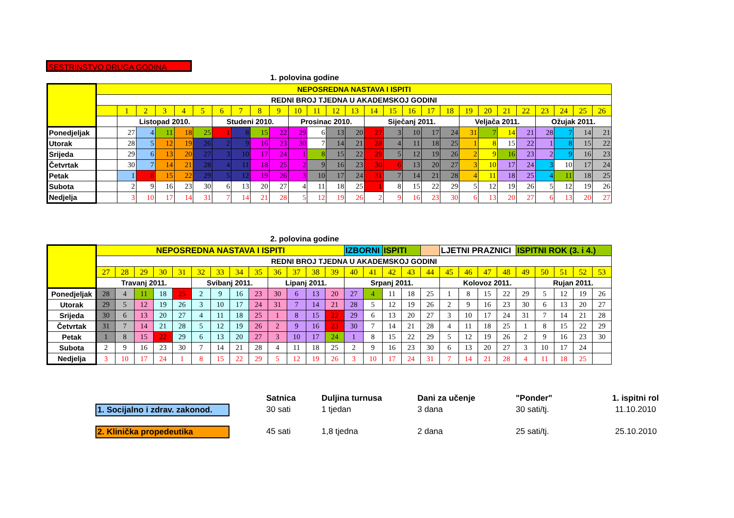SESTRINSTVO DRUGA GODINA
1. polovina godine
| | NEPOSREDNA NASTAVA I ISPITI | | | | | | | | | | | | | | | | | | | | | | | | | | |
| | REDNI BROJ TJEDNA U AKADEMSKOJ GODINI | | | | | | | | | | | | | | | | | | | | | | | | | | |
| | | 1 | 2 | 3 | 4 | 5 | 6 | 7 | 8 | 9 | 10 | 11 | 12 | 13 | 14 | 15 | 16 | 17 | 18 | 19 | 20 | 21 | 22 | 23 | 24 | 25 | 26 |
| | | Listopad 2010. | | | | | Studeni 2010. | | | | Prosinac 2010. | | | | Siječanj 2011. | | | | | Veljača 2011. | | | | Ožujak 2011. | | | |
| Ponedjeljak | | 27 | 4 | 11 | 18 | 25 | 1 | 8 | 15 | 22 | 29 | 6 | 13 | 20 | 27 | 3 | 10 | 17 | 24 | 31 | 7 | 14 | 21 | 28 | 7 | 14 | 21 |
| Utorak | | 28 | 5 | 12 | 19 | 26 | 2 | 9 | 16 | 23 | 30 | 7 | 14 | 21 | 28 | 4 | 11 | 18 | 25 | 1 | 8 | 15 | 22 | 1 | 8 | 15 | 22 |
| Srijeda | | 29 | 6 | 13 | 20 | 27 | 3 | 10 | 17 | 24 | 1 | 8 | 15 | 22 | 29 | 5 | 12 | 19 | 26 | 2 | 9 | 16 | 23 | 2 | 9 | 16 | 23 |
| Četvrtak | | 30 | 7 | 14 | 21 | 28 | 4 | 11 | 18 | 25 | 2 | 9 | 16 | 23 | 30 | 6 | 13 | 20 | 27 | 3 | 10 | 17 | 24 | 3 | 10 | 17 | 24 |
| Petak | | 1 | 8 | 15 | 22 | 29 | 5 | 12 | 19 | 26 | 3 | 10 | 17 | 24 | 31 | 7 | 14 | 21 | 28 | 4 | 11 | 18 | 25 | 4 | 11 | 18 | 25 |
| Subota | | 2 | 9 | 16 | 23 | 30 | 6 | 13 | 20 | 27 | 4 | 11 | 18 | 25 | 1 | 8 | 15 | 22 | 29 | 5 | 12 | 19 | 26 | 5 | 12 | 19 | 26 |
| Nedjelja | | 3 | 10 | 17 | 14 | 31 | 7 | 14 | 21 | 28 | 5 | 12 | 19 | 26 | 2 | 9 | 16 | 23 | 30 | 6 | 13 | 20 | 27 | 6 | 13 | 20 | 27 |
2. polovina godine
| | NEPOSREDNA NASTAVA I ISPITI | | | | | | | | | | | | | IZBORNI | | ISPITI | | | LJETNI PRAZNICI | | | | ISPITNI ROK (3. i 4.) | | | | |
| | REDNI BROJ TJEDNA U AKADEMSKOJ GODINI | | | | | | | | | | | | | | | | | | | | | | | | | | |
| | 27 | 28 | 29 | 30 | 31 | 32 | 33 | 34 | 35 | 36 | 37 | 38 | 39 | 40 | 41 | 42 | 43 | 44 | 45 | 46 | 47 | 48 | 49 | 50 | 51 | 52 | 53 |
| | Travanj 2011. | | | | | Svibanj 2011. | | | | Lipanj 2011. | | | | Srpanj 2011. | | | | | Kolovoz 2011. | | | | | Rujan 2011. | | | |
| Ponedjeljak | 28 | 4 | 11 | 18 | 25 | 2 | 9 | 16 | 23 | 30 | 6 | 13 | 20 | 27 | 4 | 11 | 18 | 25 | 1 | 8 | 15 | 22 | 29 | 5 | 12 | 19 | 26 |
| Utorak | 29 | 5 | 12 | 19 | 26 | 3 | 10 | 17 | 24 | 31 | 7 | 14 | 21 | 28 | 5 | 12 | 19 | 26 | 2 | 9 | 16 | 23 | 30 | 6 | 13 | 20 | 27 |
| Srijeda | 30 | 6 | 13 | 20 | 27 | 4 | 11 | 18 | 25 | 1 | 8 | 15 | 22 | 29 | 6 | 13 | 20 | 27 | 3 | 10 | 17 | 24 | 31 | 7 | 14 | 21 | 28 |
| Četvrtak | 31 | 7 | 14 | 21 | 28 | 5 | 12 | 19 | 26 | 2 | 9 | 16 | 23 | 30 | 7 | 14 | 21 | 28 | 4 | 11 | 18 | 25 | 1 | 8 | 15 | 22 | 29 |
| Petak | 1 | 8 | 15 | 22 | 29 | 6 | 13 | 20 | 27 | 3 | 10 | 17 | 24 | 1 | 8 | 15 | 22 | 29 | 5 | 12 | 19 | 26 | 2 | 9 | 16 | 23 | 30 |
| Subota | 2 | 9 | 16 | 23 | 30 | 7 | 14 | 21 | 28 | 4 | 11 | 18 | 25 | 2 | 9 | 16 | 23 | 30 | 6 | 13 | 20 | 27 | 3 | 10 | 17 | 24 | |
| Nedjelja | 3 | 10 | 17 | 24 | 1 | 8 | 15 | 22 | 29 | 5 | 12 | 19 | 26 | 3 | 10 | 17 | 24 | 31 | 7 | 14 | 21 | 28 | 4 | 11 | 18 | 25 | |
Satnica Duljina turnusa Dani za učenje "Ponder" 1. ispitni rol
1. Socijalno i zdrav. zakonod.
30 sati 1 tjedan 3 dana 30 sati/tj. 11.10.2010
2. Klinička propedeutika 45 sati 1,8 tjedna 2 dana 25 sati/tj. 25.10.2010